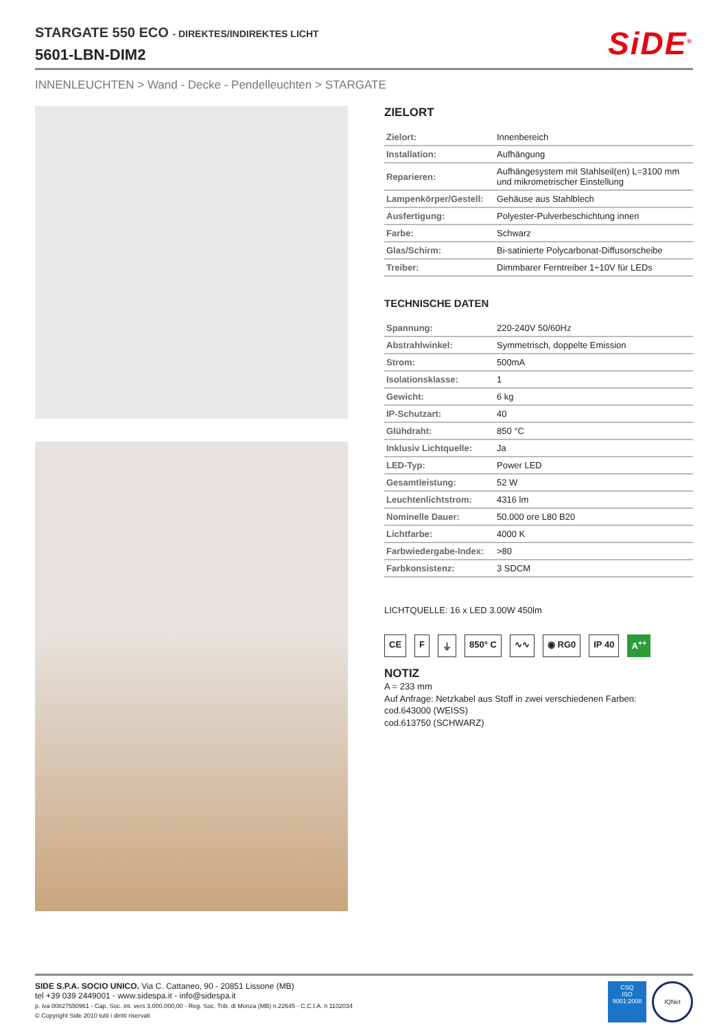STARGATE 550 ECO - DIREKTES/INDIREKTES LICHT
5601-LBN-DIM2
SiDE<sup>®</sup>
INNENLEUCHTEN > Wand - Decke - Pendelleuchten > STARGATE
ZIELORT
| Zielort: | Innenbereich |
| Installation: | Aufhängung |
| Reparieren: | Aufhängesystem mit Stahlseil(en) L=3100 mm und mikrometrischer Einstellung |
| Lampenkörper/Gestell: | Gehäuse aus Stahlblech |
| Ausfertigung: | Polyester-Pulverbeschichtung innen |
| Farbe: | Schwarz |
| Glas/Schirm: | Bi-satinierte Polycarbonat-Diffusorscheibe |
| Treiber: | Dimmbarer Ferntreiber 1÷10V für LEDs |
TECHNISCHE DATEN
| Spannung: | 220-240V 50/60Hz |
| Abstrahlwinkel: | Symmetrisch, doppelte Emission |
| Strom: | 500mA |
| Isolationsklasse: | 1 |
| Gewicht: | 6 kg |
| IP-Schutzart: | 40 |
| Glühdraht: | 850 °C |
| Inklusiv Lichtquelle: | Ja |
| LED-Typ: | Power LED |
| Gesamtleistung: | 52 W |
| Leuchtenlichtstrom: | 4316 lm |
| Nominelle Dauer: | 50.000 ore L80 B20 |
| Lichtfarbe: | 4000 K |
| Farbwiedergabe-Index: | >80 |
| Farbkonsistenz: | 3 SDCM |
LICHTQUELLE: 16 x LED 3.00W 450lm
CE F ⏚ 850° C ∿∿ ◉ RG0 IP 40 A<sup>++</sup>
NOTIZ
A = 233 mm
Auf Anfrage: Netzkabel aus Stoff in zwei verschiedenen Farben:
cod.643000 (WEISS)
cod.613750 (SCHWARZ)
SIDE S.P.A. SOCIO UNICO. Via C. Cattaneo, 90 - 20851 Lissone (MB)
tel +39 039 2449001 - www.sidespa.it - info@sidespa.it
p. iva 00827650961 - Cap. Soc. int. vers 3.000.000,00 - Reg. Soc. Trib. di Monza (MB) n.22645 - C.C.I.A. n 1102034
© Copyright Side 2010 tutti i diritti riservati
CSQ
ISO
9001:2008
IQNet